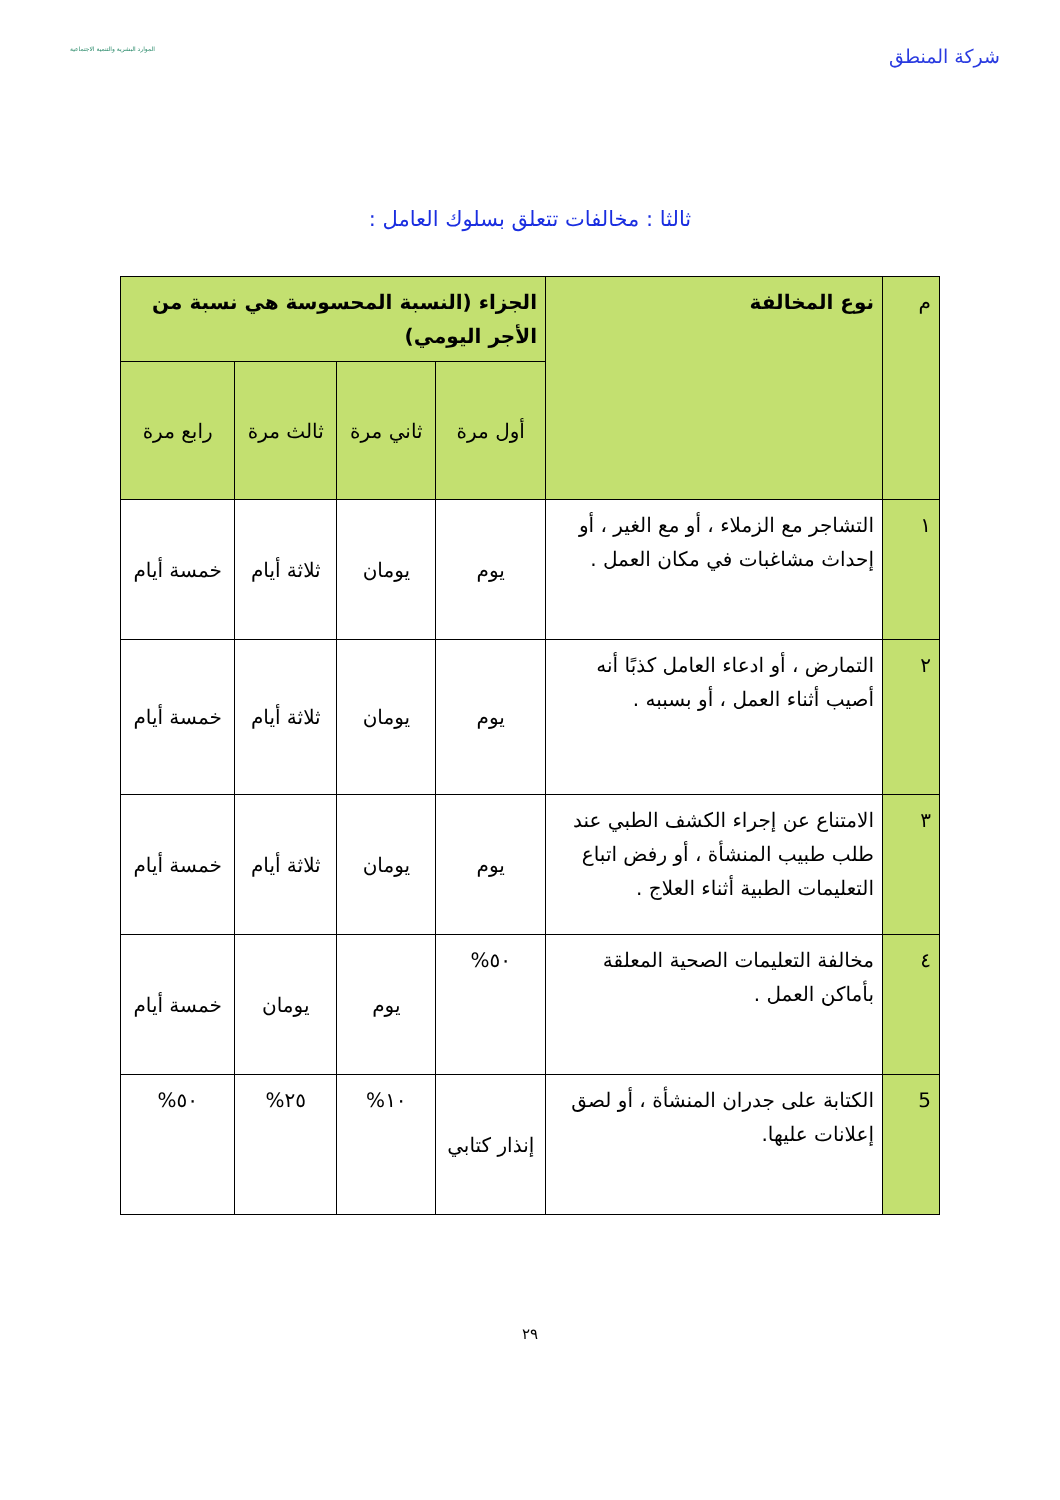شركة المنطق
الموارد البشرية والتنمية الاجتماعية
ثالثا : مخالفات تتعلق بسلوك العامل :
| م | نوع المخالفة | الجزاء (النسبة المحسوسة هي نسبة من الأجر اليومي) | | | |
| | | أول مرة | ثاني مرة | ثالث مرة | رابع مرة |
| ١ | التشاجر مع الزملاء ، أو مع الغير ، أو إحداث مشاغبات في مكان العمل . | يوم | يومان | ثلاثة أيام | خمسة أيام |
| ٢ | التمارض ، أو ادعاء العامل كذبًا أنه أصيب أثناء العمل ، أو بسببه . | يوم | يومان | ثلاثة أيام | خمسة أيام |
| ٣ | الامتناع عن إجراء الكشف الطبي عند طلب طبيب المنشأة ، أو رفض اتباع التعليمات الطبية أثناء العلاج . | يوم | يومان | ثلاثة أيام | خمسة أيام |
| ٤ | مخالفة التعليمات الصحية المعلقة بأماكن العمل . | ٥٠% | يوم | يومان | خمسة أيام |
| 5 | الكتابة على جدران المنشأة ، أو لصق إعلانات عليها. | إنذار كتابي | ١٠% | ٢٥% | ٥٠% |
٢٩